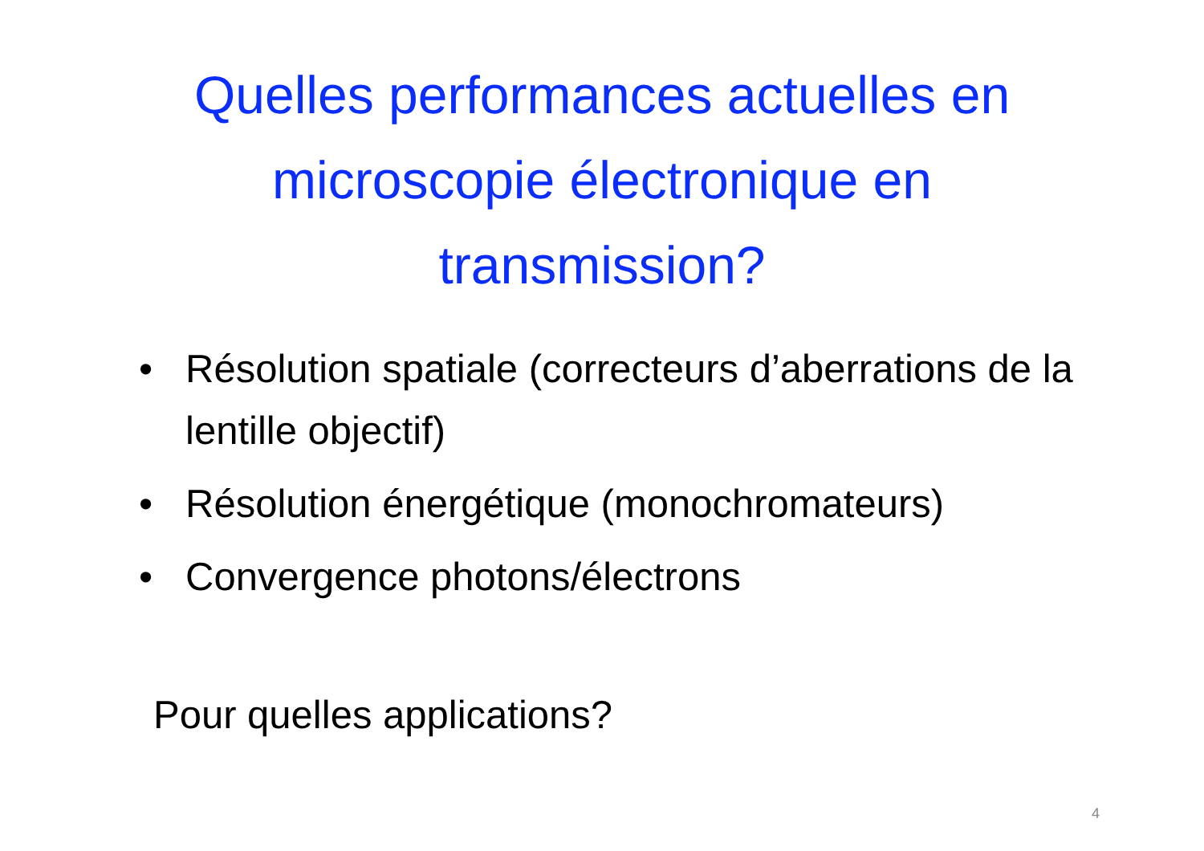Quelles performances actuelles en
microscopie électronique en
transmission?
• Résolution spatiale (correcteurs d’aberrations de la lentille objectif)
• Résolution énergétique (monochromateurs)
• Convergence photons/électrons
Pour quelles applications?
4